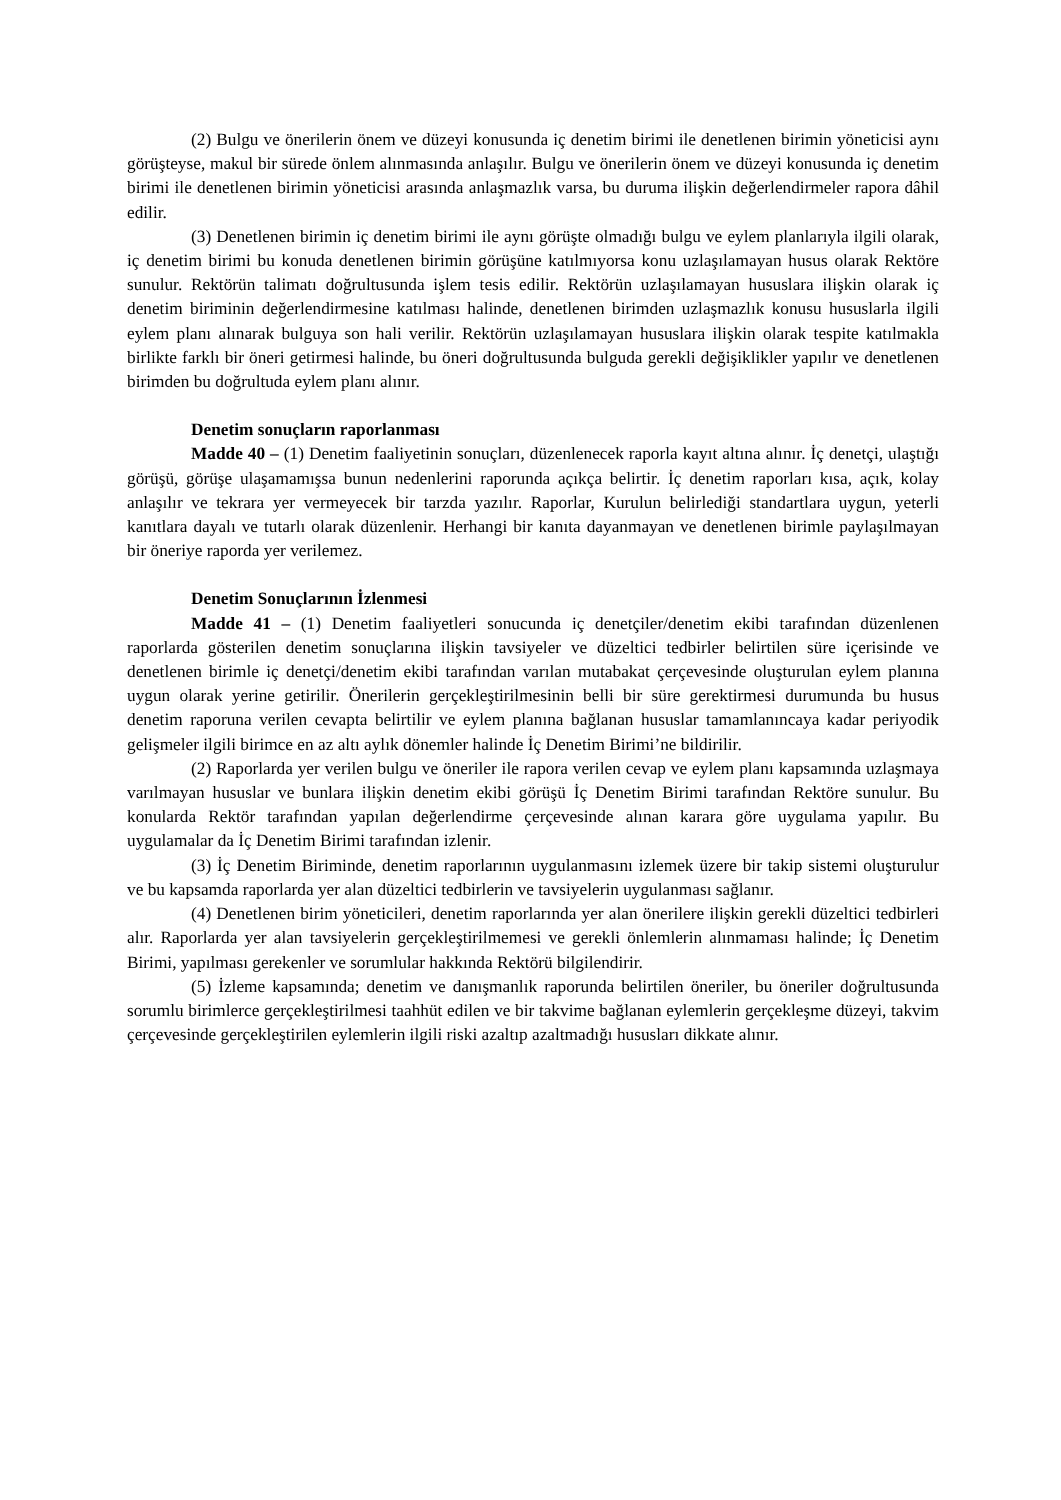(2) Bulgu ve önerilerin önem ve düzeyi konusunda iç denetim birimi ile denetlenen birimin yöneticisi aynı görüşteyse, makul bir sürede önlem alınmasında anlaşılır. Bulgu ve önerilerin önem ve düzeyi konusunda iç denetim birimi ile denetlenen birimin yöneticisi arasında anlaşmazlık varsa, bu duruma ilişkin değerlendirmeler rapora dâhil edilir.
(3) Denetlenen birimin iç denetim birimi ile aynı görüşte olmadığı bulgu ve eylem planlarıyla ilgili olarak, iç denetim birimi bu konuda denetlenen birimin görüşüne katılmıyorsa konu uzlaşılamayan husus olarak Rektöre sunulur. Rektörün talimatı doğrultusunda işlem tesis edilir. Rektörün uzlaşılamayan hususlara ilişkin olarak iç denetim biriminin değerlendirmesine katılması halinde, denetlenen birimden uzlaşmazlık konusu hususlarla ilgili eylem planı alınarak bulguya son hali verilir. Rektörün uzlaşılamayan hususlara ilişkin olarak tespite katılmakla birlikte farklı bir öneri getirmesi halinde, bu öneri doğrultusunda bulguda gerekli değişiklikler yapılır ve denetlenen birimden bu doğrultuda eylem planı alınır.
Denetim sonuçların raporlanması
Madde 40 – (1) Denetim faaliyetinin sonuçları, düzenlenecek raporla kayıt altına alınır. İç denetçi, ulaştığı görüşü, görüşe ulaşamamışsa bunun nedenlerini raporunda açıkça belirtir. İç denetim raporları kısa, açık, kolay anlaşılır ve tekrara yer vermeyecek bir tarzda yazılır. Raporlar, Kurulun belirlediği standartlara uygun, yeterli kanıtlara dayalı ve tutarlı olarak düzenlenir. Herhangi bir kanıta dayanmayan ve denetlenen birimle paylaşılmayan bir öneriye raporda yer verilemez.
Denetim Sonuçlarının İzlenmesi
Madde 41 – (1) Denetim faaliyetleri sonucunda iç denetçiler/denetim ekibi tarafından düzenlenen raporlarda gösterilen denetim sonuçlarına ilişkin tavsiyeler ve düzeltici tedbirler belirtilen süre içerisinde ve denetlenen birimle iç denetçi/denetim ekibi tarafından varılan mutabakat çerçevesinde oluşturulan eylem planına uygun olarak yerine getirilir. Önerilerin gerçekleştirilmesinin belli bir süre gerektirmesi durumunda bu husus denetim raporuna verilen cevapta belirtilir ve eylem planına bağlanan hususlar tamamlanıncaya kadar periyodik gelişmeler ilgili birimce en az altı aylık dönemler halinde İç Denetim Birimi’ne bildirilir.
(2) Raporlarda yer verilen bulgu ve öneriler ile rapora verilen cevap ve eylem planı kapsamında uzlaşmaya varılmayan hususlar ve bunlara ilişkin denetim ekibi görüşü İç Denetim Birimi tarafından Rektöre sunulur. Bu konularda Rektör tarafından yapılan değerlendirme çerçevesinde alınan karara göre uygulama yapılır. Bu uygulamalar da İç Denetim Birimi tarafından izlenir.
(3) İç Denetim Biriminde, denetim raporlarının uygulanmasını izlemek üzere bir takip sistemi oluşturulur ve bu kapsamda raporlarda yer alan düzeltici tedbirlerin ve tavsiyelerin uygulanması sağlanır.
(4) Denetlenen birim yöneticileri, denetim raporlarında yer alan önerilere ilişkin gerekli düzeltici tedbirleri alır. Raporlarda yer alan tavsiyelerin gerçekleştirilmemesi ve gerekli önlemlerin alınmaması halinde; İç Denetim Birimi, yapılması gerekenler ve sorumlular hakkında Rektörü bilgilendirir.
(5) İzleme kapsamında; denetim ve danışmanlık raporunda belirtilen öneriler, bu öneriler doğrultusunda sorumlu birimlerce gerçekleştirilmesi taahhüt edilen ve bir takvime bağlanan eylemlerin gerçekleşme düzeyi, takvim çerçevesinde gerçekleştirilen eylemlerin ilgili riski azaltıp azaltmadığı hususları dikkate alınır.